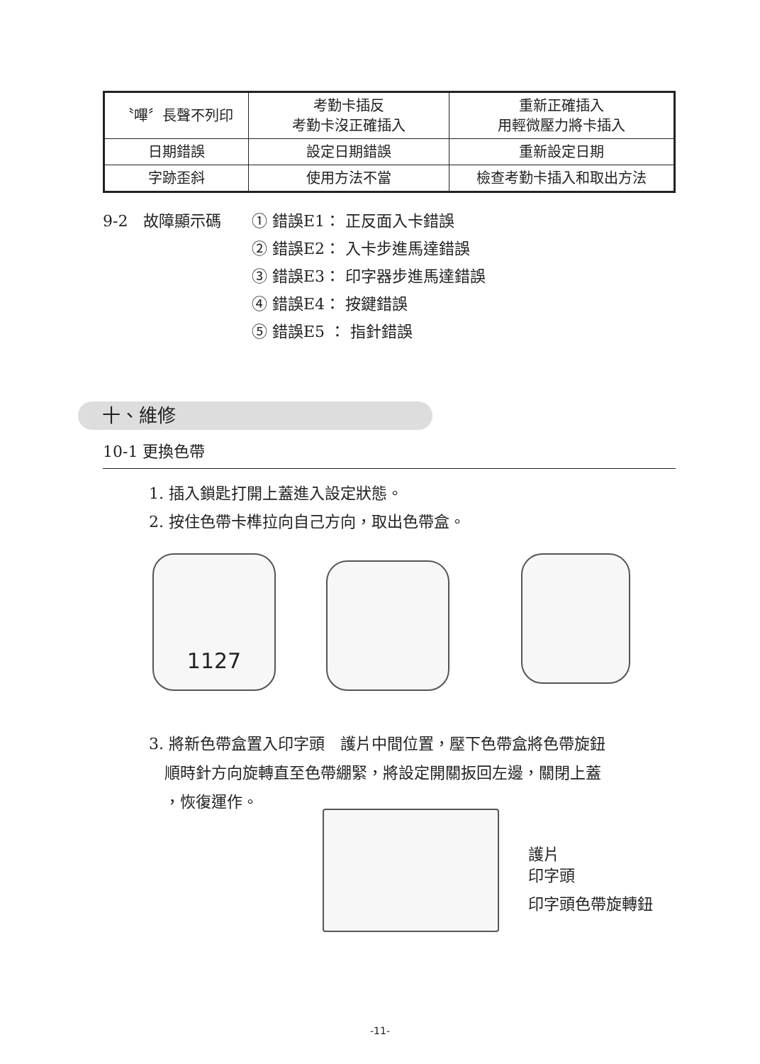| 〝嗶〞長聲不列印 | 考勤卡插反 考勤卡沒正確插入 | 重新正確插入 用輕微壓力將卡插入 |
| 日期錯誤 | 設定日期錯誤 | 重新設定日期 |
| 字跡歪斜 | 使用方法不當 | 檢查考勤卡插入和取出方法 |
9-2　故障顯示碼 ① 錯誤E1： 正反面入卡錯誤
② 錯誤E2： 入卡步進馬達錯誤
③ 錯誤E3： 印字器步進馬達錯誤
④ 錯誤E4： 按鍵錯誤
⑤ 錯誤E5 ： 指針錯誤
十、維修
10-1 更換色帶
1. 插入鎖匙打開上蓋進入設定狀態。
2. 按住色帶卡榫拉向自己方向，取出色帶盒。
1127
3. 將新色帶盒置入印字頭　護片中間位置，壓下色帶盒將色帶旋鈕
　順時針方向旋轉直至色帶綳緊，將設定開關扳回左邊，關閉上蓋
　，恢復運作。
護片
印字頭
印字頭色帶旋轉鈕
-11-